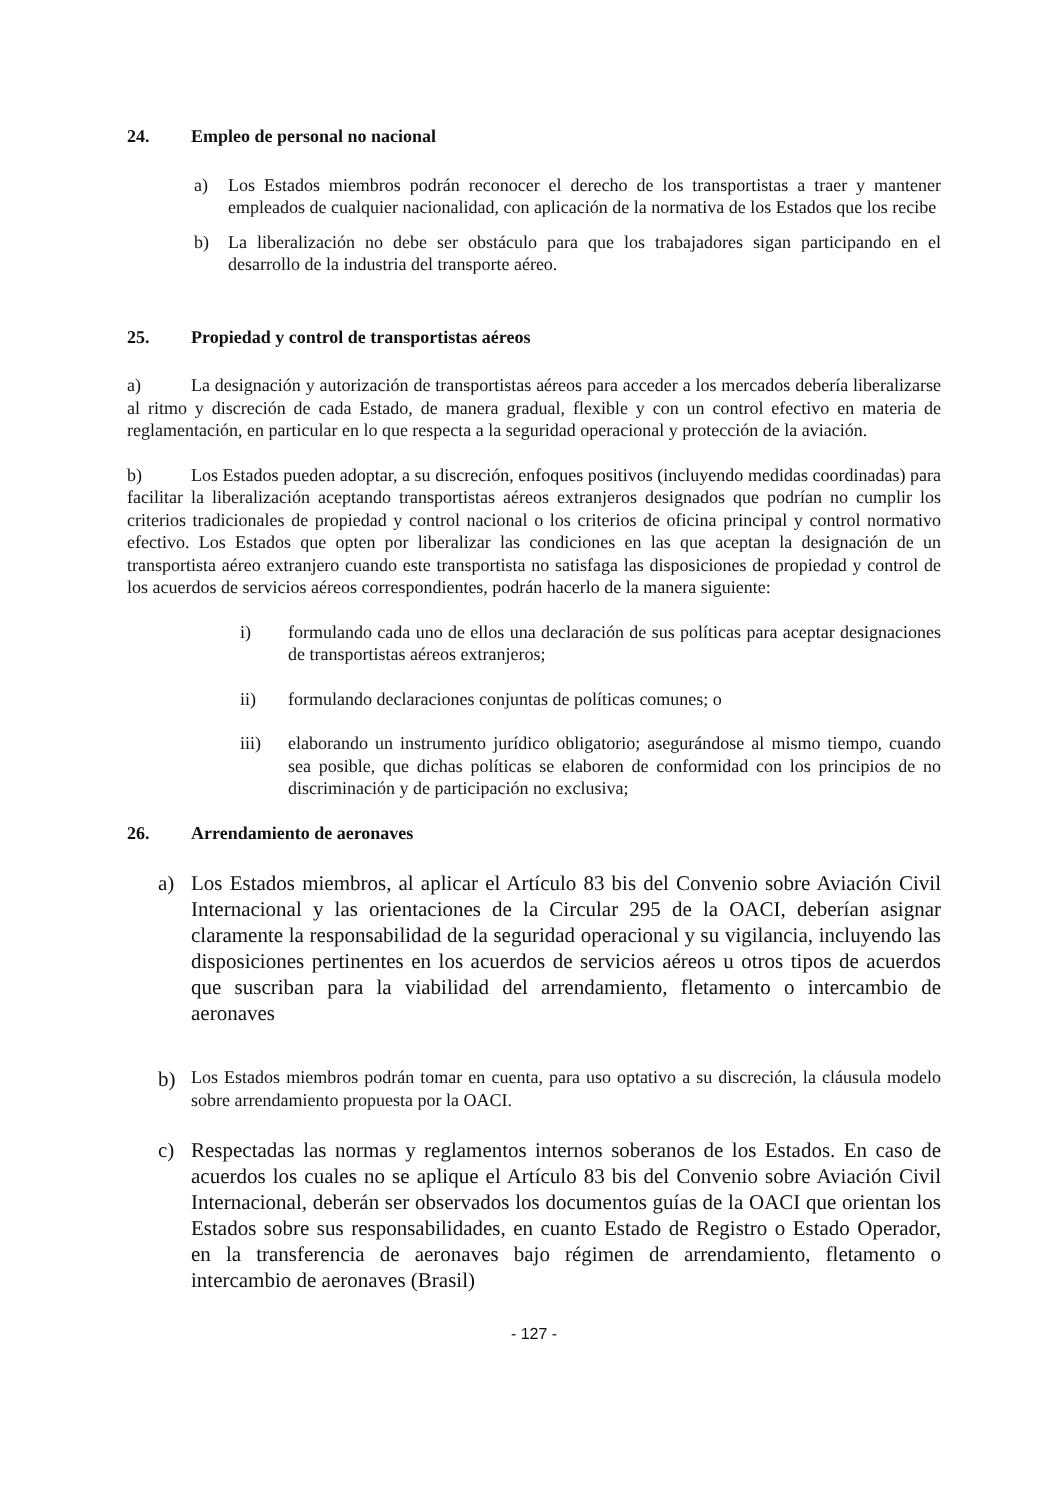24. Empleo de personal no nacional
a) Los Estados miembros podrán reconocer el derecho de los transportistas a traer y mantener empleados de cualquier nacionalidad, con aplicación de la normativa de los Estados que los recibe
b) La liberalización no debe ser obstáculo para que los trabajadores sigan participando en el desarrollo de la industria del transporte aéreo.
25. Propiedad y control de transportistas aéreos
a) La designación y autorización de transportistas aéreos para acceder a los mercados debería liberalizarse al ritmo y discreción de cada Estado, de manera gradual, flexible y con un control efectivo en materia de reglamentación, en particular en lo que respecta a la seguridad operacional y protección de la aviación.
b) Los Estados pueden adoptar, a su discreción, enfoques positivos (incluyendo medidas coordinadas) para facilitar la liberalización aceptando transportistas aéreos extranjeros designados que podrían no cumplir los criterios tradicionales de propiedad y control nacional o los criterios de oficina principal y control normativo efectivo. Los Estados que opten por liberalizar las condiciones en las que aceptan la designación de un transportista aéreo extranjero cuando este transportista no satisfaga las disposiciones de propiedad y control de los acuerdos de servicios aéreos correspondientes, podrán hacerlo de la manera siguiente:
i) formulando cada uno de ellos una declaración de sus políticas para aceptar designaciones de transportistas aéreos extranjeros;
ii) formulando declaraciones conjuntas de políticas comunes; o
iii) elaborando un instrumento jurídico obligatorio; asegurándose al mismo tiempo, cuando sea posible, que dichas políticas se elaboren de conformidad con los principios de no discriminación y de participación no exclusiva;
26. Arrendamiento de aeronaves
a) Los Estados miembros, al aplicar el Artículo 83 bis del Convenio sobre Aviación Civil Internacional y las orientaciones de la Circular 295 de la OACI, deberían asignar claramente la responsabilidad de la seguridad operacional y su vigilancia, incluyendo las disposiciones pertinentes en los acuerdos de servicios aéreos u otros tipos de acuerdos que suscriban para la viabilidad del arrendamiento, fletamento o intercambio de aeronaves
b) Los Estados miembros podrán tomar en cuenta, para uso optativo a su discreción, la cláusula modelo sobre arrendamiento propuesta por la OACI.
c) Respectadas las normas y reglamentos internos soberanos de los Estados. En caso de acuerdos los cuales no se aplique el Artículo 83 bis del Convenio sobre Aviación Civil Internacional, deberán ser observados los documentos guías de la OACI que orientan los Estados sobre sus responsabilidades, en cuanto Estado de Registro o Estado Operador, en la transferencia de aeronaves bajo régimen de arrendamiento, fletamento o intercambio de aeronaves (Brasil)
- 127 -